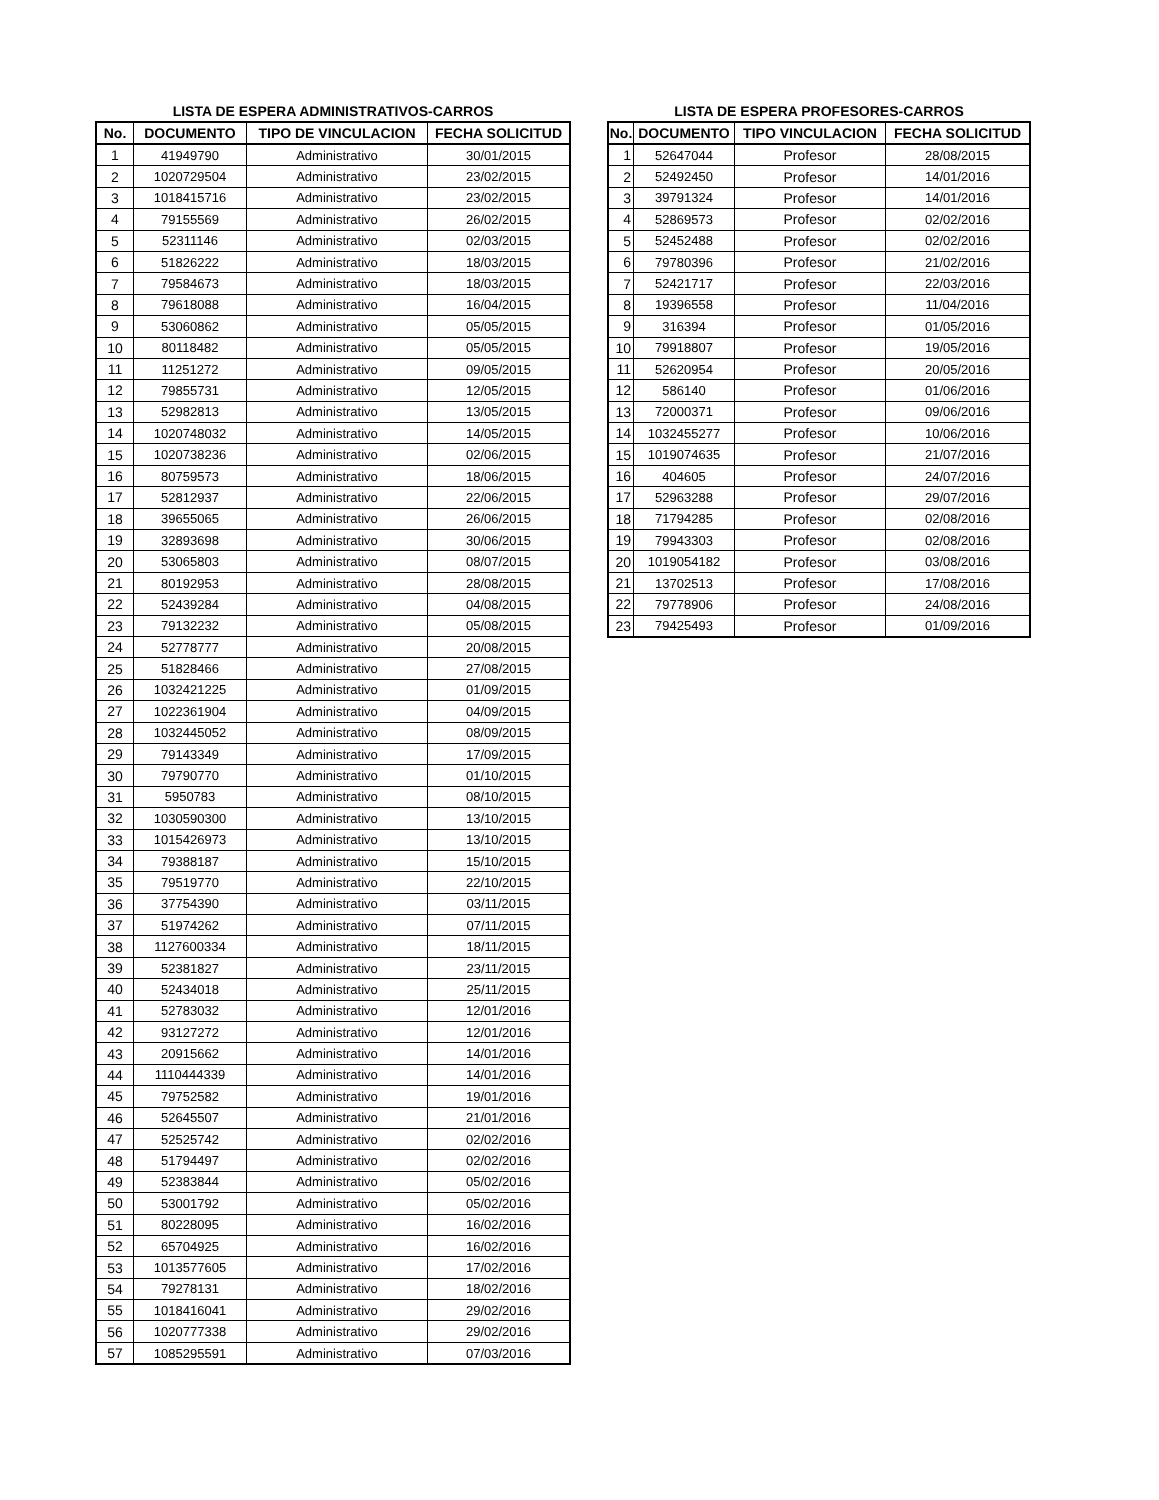LISTA DE ESPERA ADMINISTRATIVOS-CARROS
| No. | DOCUMENTO | TIPO DE VINCULACION | FECHA SOLICITUD |
| --- | --- | --- | --- |
| 1 | 41949790 | Administrativo | 30/01/2015 |
| 2 | 1020729504 | Administrativo | 23/02/2015 |
| 3 | 1018415716 | Administrativo | 23/02/2015 |
| 4 | 79155569 | Administrativo | 26/02/2015 |
| 5 | 52311146 | Administrativo | 02/03/2015 |
| 6 | 51826222 | Administrativo | 18/03/2015 |
| 7 | 79584673 | Administrativo | 18/03/2015 |
| 8 | 79618088 | Administrativo | 16/04/2015 |
| 9 | 53060862 | Administrativo | 05/05/2015 |
| 10 | 80118482 | Administrativo | 05/05/2015 |
| 11 | 11251272 | Administrativo | 09/05/2015 |
| 12 | 79855731 | Administrativo | 12/05/2015 |
| 13 | 52982813 | Administrativo | 13/05/2015 |
| 14 | 1020748032 | Administrativo | 14/05/2015 |
| 15 | 1020738236 | Administrativo | 02/06/2015 |
| 16 | 80759573 | Administrativo | 18/06/2015 |
| 17 | 52812937 | Administrativo | 22/06/2015 |
| 18 | 39655065 | Administrativo | 26/06/2015 |
| 19 | 32893698 | Administrativo | 30/06/2015 |
| 20 | 53065803 | Administrativo | 08/07/2015 |
| 21 | 80192953 | Administrativo | 28/08/2015 |
| 22 | 52439284 | Administrativo | 04/08/2015 |
| 23 | 79132232 | Administrativo | 05/08/2015 |
| 24 | 52778777 | Administrativo | 20/08/2015 |
| 25 | 51828466 | Administrativo | 27/08/2015 |
| 26 | 1032421225 | Administrativo | 01/09/2015 |
| 27 | 1022361904 | Administrativo | 04/09/2015 |
| 28 | 1032445052 | Administrativo | 08/09/2015 |
| 29 | 79143349 | Administrativo | 17/09/2015 |
| 30 | 79790770 | Administrativo | 01/10/2015 |
| 31 | 5950783 | Administrativo | 08/10/2015 |
| 32 | 1030590300 | Administrativo | 13/10/2015 |
| 33 | 1015426973 | Administrativo | 13/10/2015 |
| 34 | 79388187 | Administrativo | 15/10/2015 |
| 35 | 79519770 | Administrativo | 22/10/2015 |
| 36 | 37754390 | Administrativo | 03/11/2015 |
| 37 | 51974262 | Administrativo | 07/11/2015 |
| 38 | 1127600334 | Administrativo | 18/11/2015 |
| 39 | 52381827 | Administrativo | 23/11/2015 |
| 40 | 52434018 | Administrativo | 25/11/2015 |
| 41 | 52783032 | Administrativo | 12/01/2016 |
| 42 | 93127272 | Administrativo | 12/01/2016 |
| 43 | 20915662 | Administrativo | 14/01/2016 |
| 44 | 1110444339 | Administrativo | 14/01/2016 |
| 45 | 79752582 | Administrativo | 19/01/2016 |
| 46 | 52645507 | Administrativo | 21/01/2016 |
| 47 | 52525742 | Administrativo | 02/02/2016 |
| 48 | 51794497 | Administrativo | 02/02/2016 |
| 49 | 52383844 | Administrativo | 05/02/2016 |
| 50 | 53001792 | Administrativo | 05/02/2016 |
| 51 | 80228095 | Administrativo | 16/02/2016 |
| 52 | 65704925 | Administrativo | 16/02/2016 |
| 53 | 1013577605 | Administrativo | 17/02/2016 |
| 54 | 79278131 | Administrativo | 18/02/2016 |
| 55 | 1018416041 | Administrativo | 29/02/2016 |
| 56 | 1020777338 | Administrativo | 29/02/2016 |
| 57 | 1085295591 | Administrativo | 07/03/2016 |
LISTA DE ESPERA PROFESORES-CARROS
| No. | DOCUMENTO | TIPO VINCULACION | FECHA SOLICITUD |
| --- | --- | --- | --- |
| 1 | 52647044 | Profesor | 28/08/2015 |
| 2 | 52492450 | Profesor | 14/01/2016 |
| 3 | 39791324 | Profesor | 14/01/2016 |
| 4 | 52869573 | Profesor | 02/02/2016 |
| 5 | 52452488 | Profesor | 02/02/2016 |
| 6 | 79780396 | Profesor | 21/02/2016 |
| 7 | 52421717 | Profesor | 22/03/2016 |
| 8 | 19396558 | Profesor | 11/04/2016 |
| 9 | 316394 | Profesor | 01/05/2016 |
| 10 | 79918807 | Profesor | 19/05/2016 |
| 11 | 52620954 | Profesor | 20/05/2016 |
| 12 | 586140 | Profesor | 01/06/2016 |
| 13 | 72000371 | Profesor | 09/06/2016 |
| 14 | 1032455277 | Profesor | 10/06/2016 |
| 15 | 1019074635 | Profesor | 21/07/2016 |
| 16 | 404605 | Profesor | 24/07/2016 |
| 17 | 52963288 | Profesor | 29/07/2016 |
| 18 | 71794285 | Profesor | 02/08/2016 |
| 19 | 79943303 | Profesor | 02/08/2016 |
| 20 | 1019054182 | Profesor | 03/08/2016 |
| 21 | 13702513 | Profesor | 17/08/2016 |
| 22 | 79778906 | Profesor | 24/08/2016 |
| 23 | 79425493 | Profesor | 01/09/2016 |